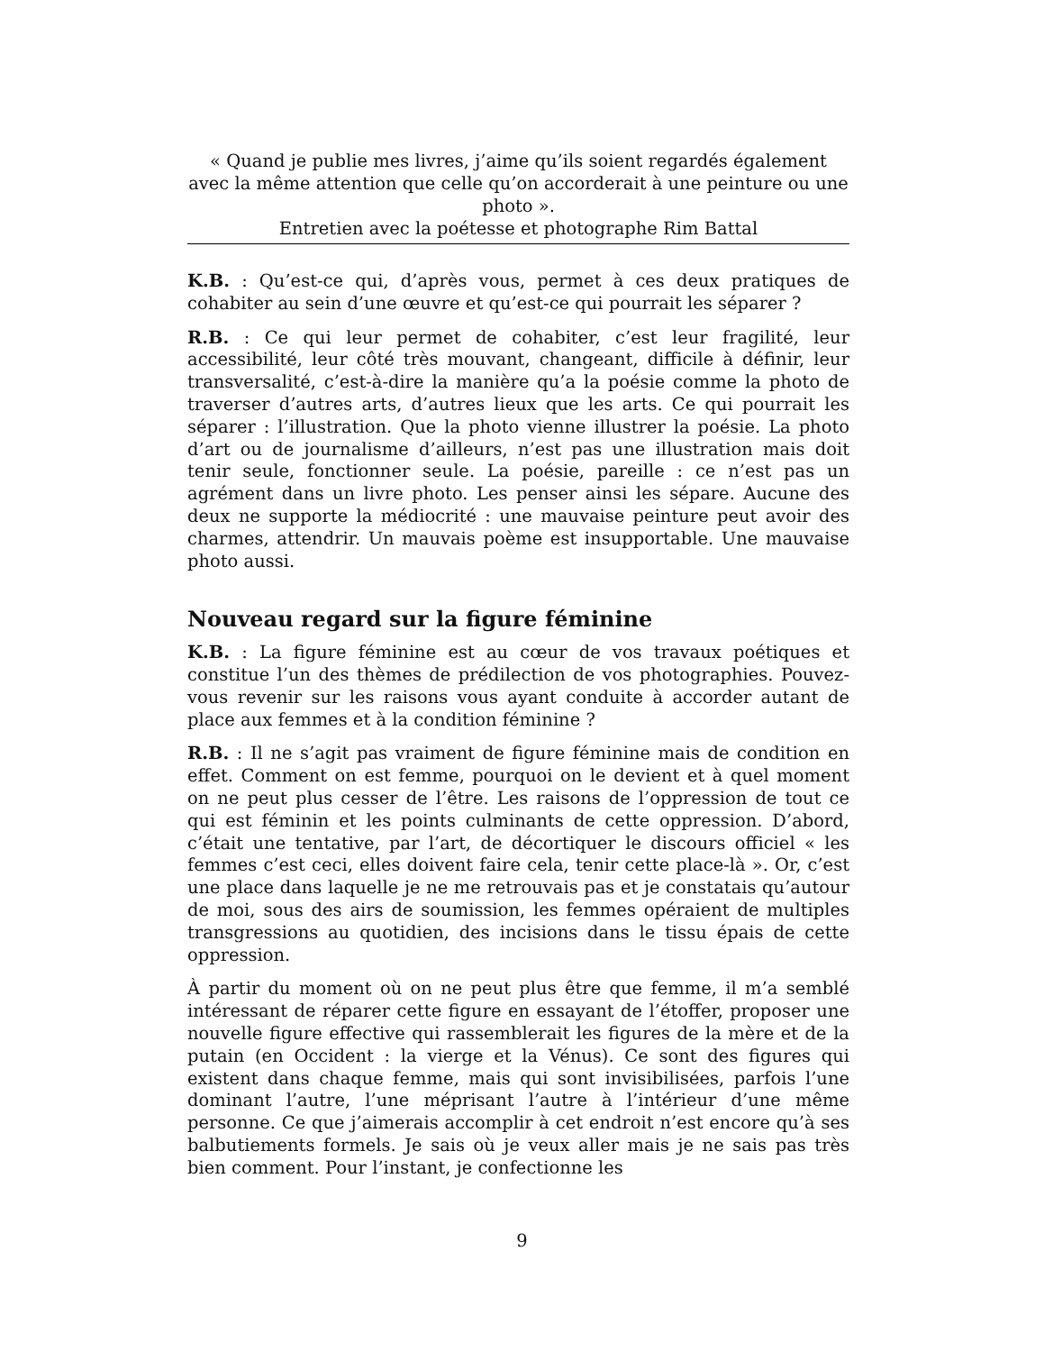« Quand je publie mes livres, j’aime qu’ils soient regardés également avec la même attention que celle qu’on accorderait à une peinture ou une photo ».
Entretien avec la poétesse et photographe Rim Battal
K.B. : Qu’est-ce qui, d’après vous, permet à ces deux pratiques de cohabiter au sein d’une œuvre et qu’est-ce qui pourrait les séparer ?
R.B. : Ce qui leur permet de cohabiter, c’est leur fragilité, leur accessibilité, leur côté très mouvant, changeant, difficile à définir, leur transversalité, c’est-à-dire la manière qu’a la poésie comme la photo de traverser d’autres arts, d’autres lieux que les arts. Ce qui pourrait les séparer : l’illustration. Que la photo vienne illustrer la poésie. La photo d’art ou de journalisme d’ailleurs, n’est pas une illustration mais doit tenir seule, fonctionner seule. La poésie, pareille : ce n’est pas un agrément dans un livre photo. Les penser ainsi les sépare. Aucune des deux ne supporte la médiocrité : une mauvaise peinture peut avoir des charmes, attendrir. Un mauvais poème est insupportable. Une mauvaise photo aussi.
Nouveau regard sur la figure féminine
K.B. : La figure féminine est au cœur de vos travaux poétiques et constitue l’un des thèmes de prédilection de vos photographies. Pouvez-vous revenir sur les raisons vous ayant conduite à accorder autant de place aux femmes et à la condition féminine ?
R.B. : Il ne s’agit pas vraiment de figure féminine mais de condition en effet. Comment on est femme, pourquoi on le devient et à quel moment on ne peut plus cesser de l’être. Les raisons de l’oppression de tout ce qui est féminin et les points culminants de cette oppression. D’abord, c’était une tentative, par l’art, de décortiquer le discours officiel « les femmes c’est ceci, elles doivent faire cela, tenir cette place-là ». Or, c’est une place dans laquelle je ne me retrouvais pas et je constatais qu’autour de moi, sous des airs de soumission, les femmes opéraient de multiples transgressions au quotidien, des incisions dans le tissu épais de cette oppression.
À partir du moment où on ne peut plus être que femme, il m’a semblé intéressant de réparer cette figure en essayant de l’étoffer, proposer une nouvelle figure effective qui rassemblerait les figures de la mère et de la putain (en Occident : la vierge et la Vénus). Ce sont des figures qui existent dans chaque femme, mais qui sont invisibilisées, parfois l’une dominant l’autre, l’une méprisant l’autre à l’intérieur d’une même personne. Ce que j’aimerais accomplir à cet endroit n’est encore qu’à ses balbutiements formels. Je sais où je veux aller mais je ne sais pas très bien comment. Pour l’instant, je confectionne les
9